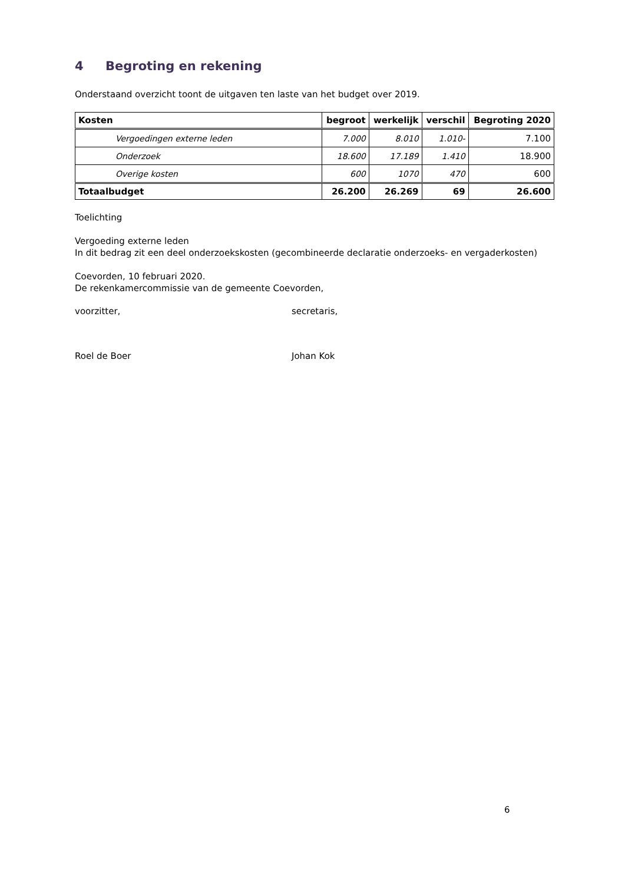4 Begroting en rekening
Onderstaand overzicht toont de uitgaven ten laste van het budget over 2019.
| Kosten | begroot | werkelijk | verschil | Begroting 2020 |
| --- | --- | --- | --- | --- |
| Vergoedingen externe leden | 7.000 | 8.010 | 1.010- | 7.100 |
| Onderzoek | 18.600 | 17.189 | 1.410 | 18.900 |
| Overige kosten | 600 | 1070 | 470 | 600 |
| Totaalbudget | 26.200 | 26.269 | 69 | 26.600 |
Toelichting
Vergoeding externe leden
In dit bedrag zit een deel onderzoekskosten (gecombineerde declaratie onderzoeks- en vergaderkosten)
Coevorden, 10 februari 2020.
De rekenkamercommissie van de gemeente Coevorden,
voorzitter, secretaris,
Roel de Boer Johan Kok
6